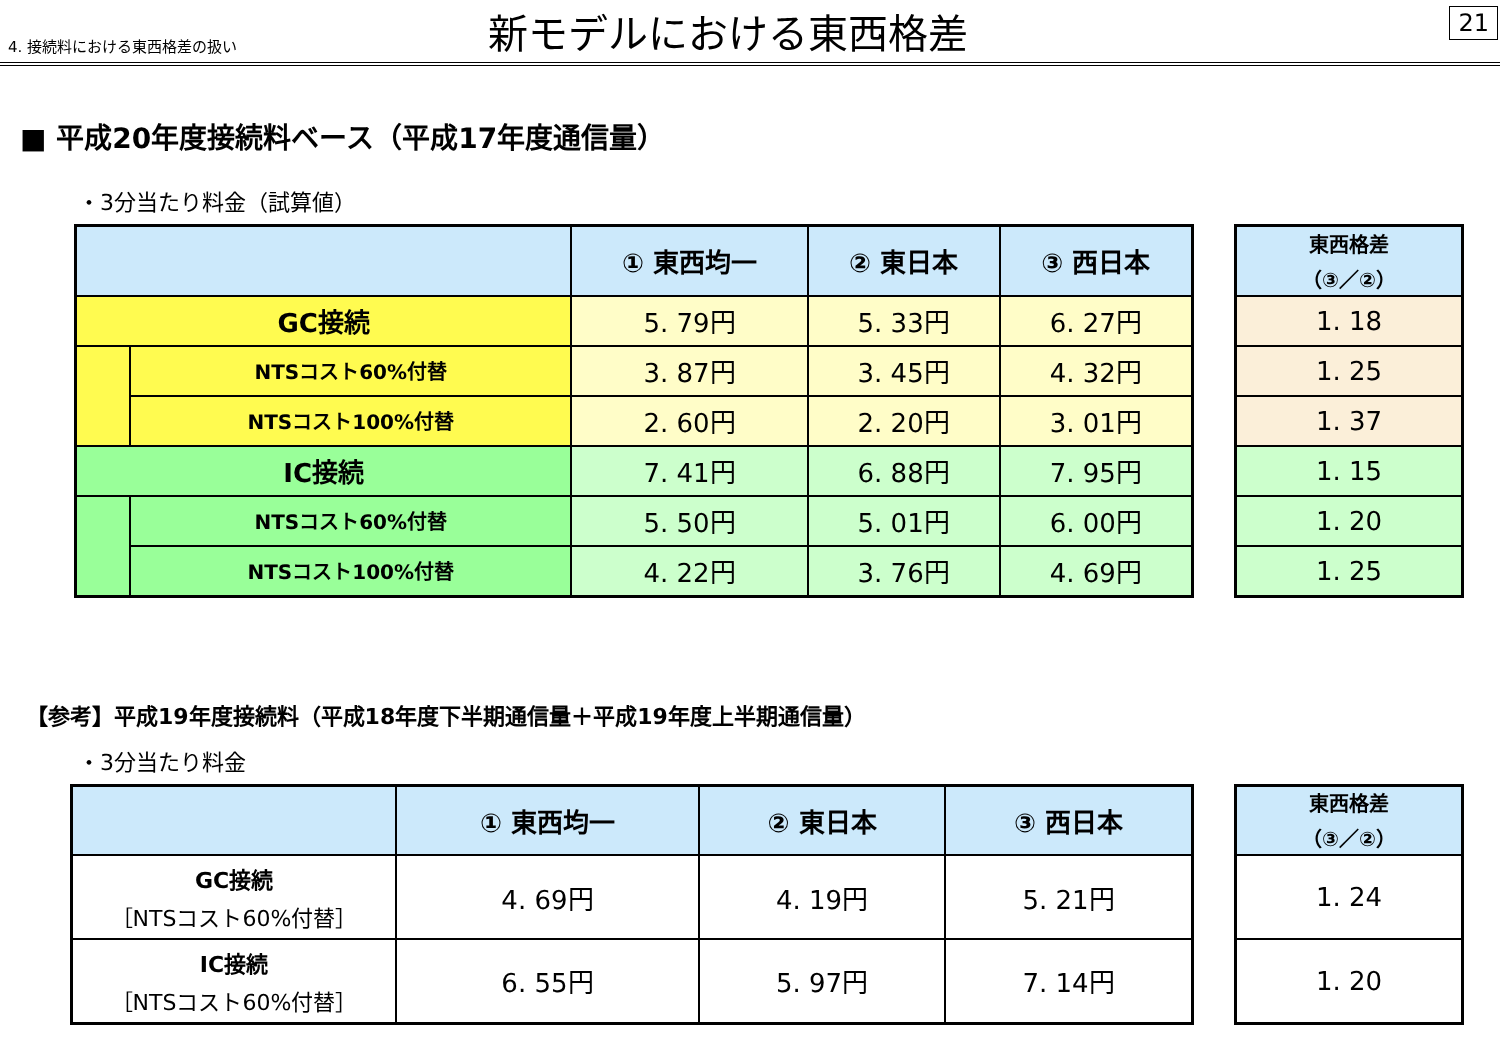4. 接続料における東西格差の扱い
新モデルにおける東西格差
21
■ 平成20年度接続料ベース（平成17年度通信量）
・3分当たり料金（試算値）
| | | ① 東西均一 | ② 東日本 | ③ 西日本 |
| --- | --- | --- | --- | --- |
| GC接続 | | 5. 79円 | 5. 33円 | 6. 27円 |
| | NTSコスト60%付替 | 3. 87円 | 3. 45円 | 4. 32円 |
| | NTSコスト100%付替 | 2. 60円 | 2. 20円 | 3. 01円 |
| IC接続 | | 7. 41円 | 6. 88円 | 7. 95円 |
| | NTSコスト60%付替 | 5. 50円 | 5. 01円 | 6. 00円 |
| | NTSコスト100%付替 | 4. 22円 | 3. 76円 | 4. 69円 |
| 東西格差 （③／②） |
| --- |
| 1. 18 |
| 1. 25 |
| 1. 37 |
| 1. 15 |
| 1. 20 |
| 1. 25 |
【参考】平成19年度接続料（平成18年度下半期通信量＋平成19年度上半期通信量）
・3分当たり料金
| | ① 東西均一 | ② 東日本 | ③ 西日本 |
| --- | --- | --- | --- |
| GC接続 ［NTSコスト60%付替］ | 4. 69円 | 4. 19円 | 5. 21円 |
| IC接続 ［NTSコスト60%付替］ | 6. 55円 | 5. 97円 | 7. 14円 |
| 東西格差 （③／②） |
| --- |
| 1. 24 |
| 1. 20 |